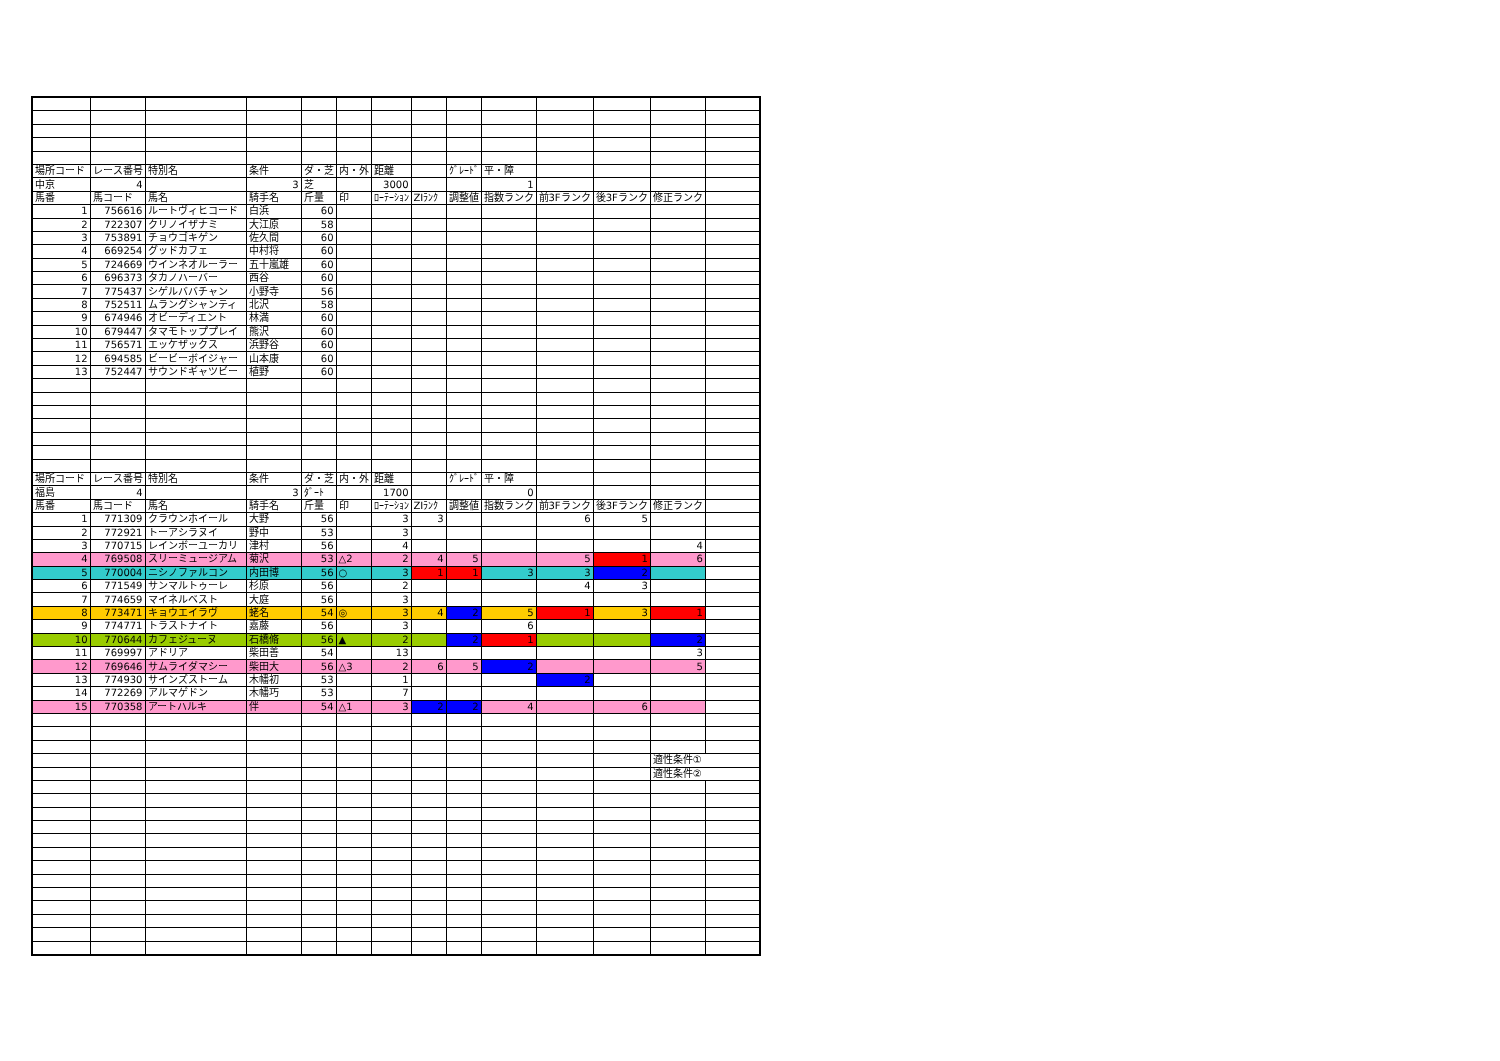| 場所コード | レース番号 | 特別名 | 条件 | ダ・芝 | 内・外 | 距離 | | ｸﾞﾚｰﾄﾞ | 平・障 | | | | |
| 中京 | 4 | | 3 | 芝 | | 3000 | | | 1 | | | | |
| 馬番 | 馬コード | 馬名 | 騎手名 | 斤量 | 印 | ﾛｰﾃｰｼｮﾝ | ZIﾗﾝｸ | 調整値 | 指数ランク | 前3Fランク | 後3Fランク | 修正ランク | |
| 1 | 756616 | ルートヴィヒコード | 白浜 | 60 | | | | | | | | | |
| 2 | 722307 | クリノイザナミ | 大江原 | 58 | | | | | | | | | |
| 3 | 753891 | チョウゴキゲン | 佐久間 | 60 | | | | | | | | | |
| 4 | 669254 | グッドカフェ | 中村将 | 60 | | | | | | | | | |
| 5 | 724669 | ウインネオルーラー | 五十嵐雄 | 60 | | | | | | | | | |
| 6 | 696373 | タカノハーバー | 西谷 | 60 | | | | | | | | | |
| 7 | 775437 | シゲルババチャン | 小野寺 | 56 | | | | | | | | | |
| 8 | 752511 | ムラングシャンティ | 北沢 | 58 | | | | | | | | | |
| 9 | 674946 | オビーディエント | 林満 | 60 | | | | | | | | | |
| 10 | 679447 | タマモトッププレイ | 熊沢 | 60 | | | | | | | | | |
| 11 | 756571 | エッケザックス | 浜野谷 | 60 | | | | | | | | | |
| 12 | 694585 | ビービーボイジャー | 山本康 | 60 | | | | | | | | | |
| 13 | 752447 | サウンドギャツビー | 植野 | 60 | | | | | | | | | |
| 場所コード | レース番号 | 特別名 | 条件 | ダ・芝 | 内・外 | 距離 | | ｸﾞﾚｰﾄﾞ | 平・障 | | | | |
| 福島 | 4 | | 3 | ﾀﾞｰﾄ | | 1700 | | | 0 | | | | |
| 馬番 | 馬コード | 馬名 | 騎手名 | 斤量 | 印 | ﾛｰﾃｰｼｮﾝ | ZIﾗﾝｸ | 調整値 | 指数ランク | 前3Fランク | 後3Fランク | 修正ランク | |
| 1 | 771309 | クラウンホイール | 大野 | 56 | | 3 | 3 | | | 6 | 5 | | |
| 2 | 772921 | トーアシラヌイ | 野中 | 53 | | 3 | | | | | | | |
| 3 | 770715 | レインボーユーカリ | 津村 | 56 | | 4 | | | | | | 4 | |
| 4 | 769508 | スリーミュージアム | 菊沢 | 53 | △2 | 2 | 4 | 5 | | 5 | 1 | 6 | |
| 5 | 770004 | ニシノファルコン | 内田博 | 56 | ○ | 3 | 1 | 1 | 3 | 3 | 2 | | |
| 6 | 771549 | サンマルトゥーレ | 杉原 | 56 | | 2 | | | | 4 | 3 | | |
| 7 | 774659 | マイネルベスト | 大庭 | 56 | | 3 | | | | | | | |
| 8 | 773471 | キョウエイラヴ | 蛯名 | 54 | ◎ | 3 | 4 | 2 | 5 | 1 | 3 | 1 | |
| 9 | 774771 | トラストナイト | 嘉藤 | 56 | | 3 | | | 6 | | | | |
| 10 | 770644 | カフェジューヌ | 石橋脩 | 56 | ▲ | 2 | | 2 | 1 | | | 2 | |
| 11 | 769997 | アドリア | 柴田善 | 54 | | 13 | | | | | | 3 | |
| 12 | 769646 | サムライダマシー | 柴田大 | 56 | △3 | 2 | 6 | 5 | 2 | | | 5 | |
| 13 | 774930 | サインズストーム | 木幡初 | 53 | | 1 | | | | 2 | | | |
| 14 | 772269 | アルマゲドン | 木幡巧 | 53 | | 7 | | | | | | | |
| 15 | 770358 | アートハルキ | 伴 | 54 | △1 | 3 | 2 | 2 | 4 | | 6 | | |
| | | | | | | | | | | | | 適性条件① | |
| | | | | | | | | | | | | 適性条件② | |